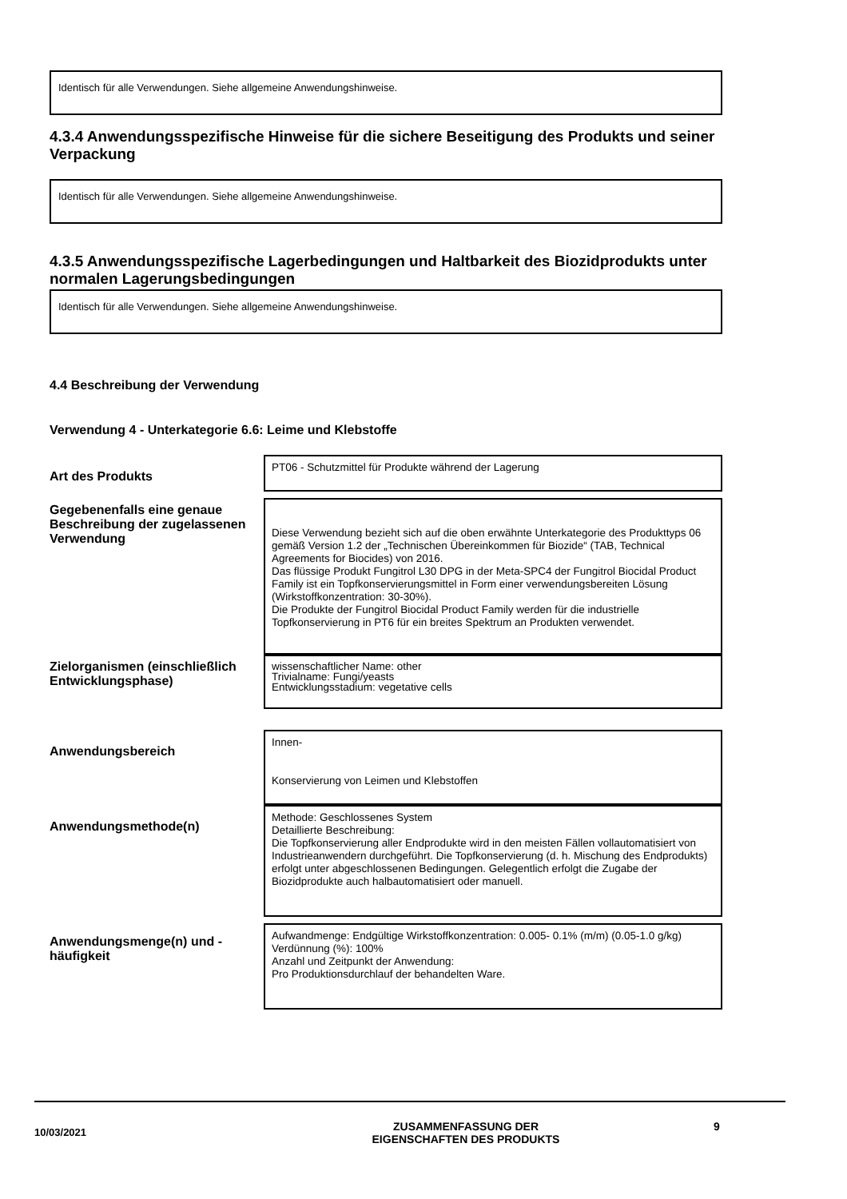Identisch für alle Verwendungen. Siehe allgemeine Anwendungshinweise.
4.3.4 Anwendungsspezifische Hinweise für die sichere Beseitigung des Produkts und seiner Verpackung
Identisch für alle Verwendungen. Siehe allgemeine Anwendungshinweise.
4.3.5 Anwendungsspezifische Lagerbedingungen und Haltbarkeit des Biozidprodukts unter normalen Lagerungsbedingungen
Identisch für alle Verwendungen. Siehe allgemeine Anwendungshinweise.
4.4 Beschreibung der Verwendung
Verwendung 4 - Unterkategorie 6.6: Leime und Klebstoffe
Art des Produkts
PT06 - Schutzmittel für Produkte während der Lagerung
Gegebenenfalls eine genaue Beschreibung der zugelassenen Verwendung
Diese Verwendung bezieht sich auf die oben erwähnte Unterkategorie des Produkttyps 06 gemäß Version 1.2 der „Technischen Übereinkommen für Biozide“ (TAB, Technical Agreements for Biocides) von 2016.
Das flüssige Produkt Fungitrol L30 DPG in der Meta-SPC4 der Fungitrol Biocidal Product Family ist ein Topfkonservierungsmittel in Form einer verwendungsbereiten Lösung (Wirkstoffkonzentration: 30-30%).
Die Produkte der Fungitrol Biocidal Product Family werden für die industrielle Topfkonservierung in PT6 für ein breites Spektrum an Produkten verwendet.
Zielorganismen (einschließlich Entwicklungsphase)
wissenschaftlicher Name: other
Trivialname: Fungi/yeasts
Entwicklungsstadium: vegetative cells
Anwendungsbereich
Innen-
Konservierung von Leimen und Klebstoffen
Anwendungsmethode(n)
Methode: Geschlossenes System
Detaillierte Beschreibung:
Die Topfkonservierung aller Endprodukte wird in den meisten Fällen vollautomatisiert von Industrieanwendern durchgeführt. Die Topfkonservierung (d. h. Mischung des Endprodukts) erfolgt unter abgeschlossenen Bedingungen. Gelegentlich erfolgt die Zugabe der Biozidprodukte auch halbautomatisiert oder manuell.
Anwendungsmenge(n) und -häufigkeit
Aufwandmenge: Endgültige Wirkstoffkonzentration: 0.005- 0.1% (m/m) (0.05-1.0 g/kg)
Verdünnung (%): 100%
Anzahl und Zeitpunkt der Anwendung:
Pro Produktionsdurchlauf der behandelten Ware.
10/03/2021
ZUSAMMENFASSUNG DER
EIGENSCHAFTEN DES PRODUKTS
9